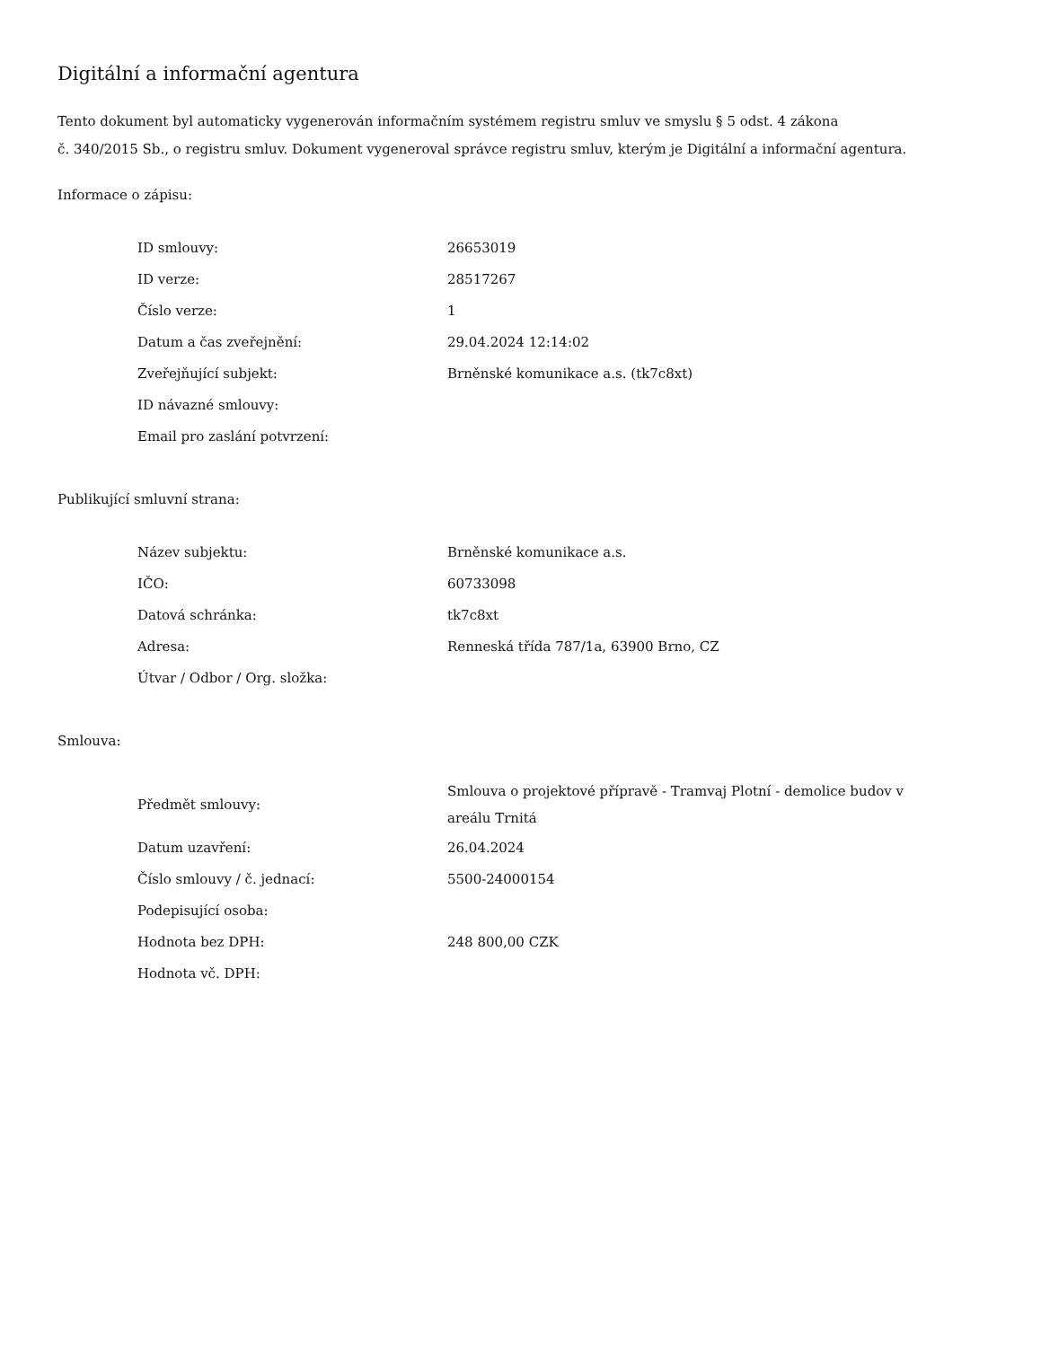Digitální a informační agentura
Tento dokument byl automaticky vygenerován informačním systémem registru smluv ve smyslu § 5 odst. 4 zákona
č. 340/2015 Sb., o registru smluv. Dokument vygeneroval správce registru smluv, kterým je Digitální a informační agentura.
Informace o zápisu:
| ID smlouvy: | 26653019 |
| ID verze: | 28517267 |
| Číslo verze: | 1 |
| Datum a čas zveřejnění: | 29.04.2024 12:14:02 |
| Zveřejňující subjekt: | Brněnské komunikace a.s. (tk7c8xt) |
| ID návazné smlouvy: | |
| Email pro zaslání potvrzení: | |
Publikující smluvní strana:
| Název subjektu: | Brněnské komunikace a.s. |
| IČO: | 60733098 |
| Datová schránka: | tk7c8xt |
| Adresa: | Renneská třída 787/1a, 63900 Brno, CZ |
| Útvar / Odbor / Org. složka: | |
Smlouva:
| Předmět smlouvy: | Smlouva o projektové přípravě - Tramvaj Plotní - demolice budov v areálu Trnitá |
| Datum uzavření: | 26.04.2024 |
| Číslo smlouvy / č. jednací: | 5500-24000154 |
| Podepisující osoba: | |
| Hodnota bez DPH: | 248 800,00 CZK |
| Hodnota vč. DPH: | |